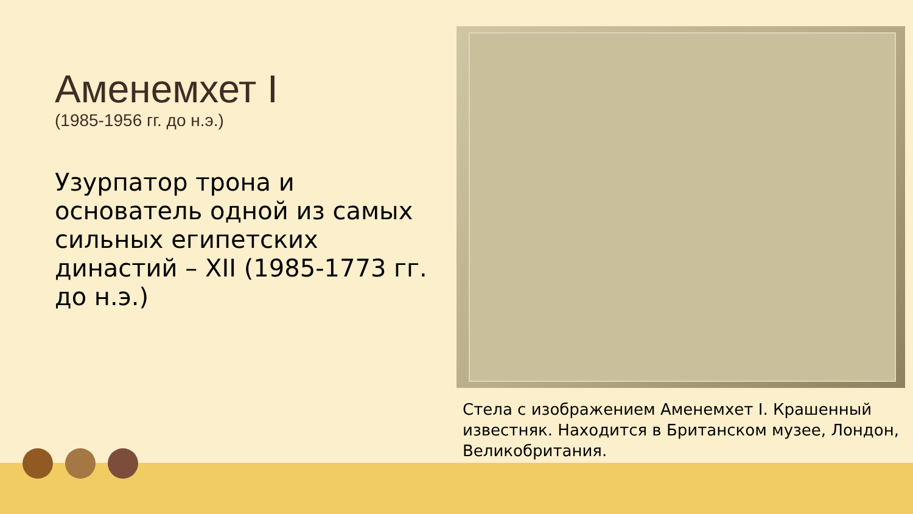Аменемхет I
(1985-1956 гг. до н.э.)
Узурпатор трона и основатель одной из самых сильных египетских династий – XII (1985-1773 гг. до н.э.)
Стела с изображением Аменемхет I. Крашенный известняк. Находится в Британском музее, Лондон, Великобритания.